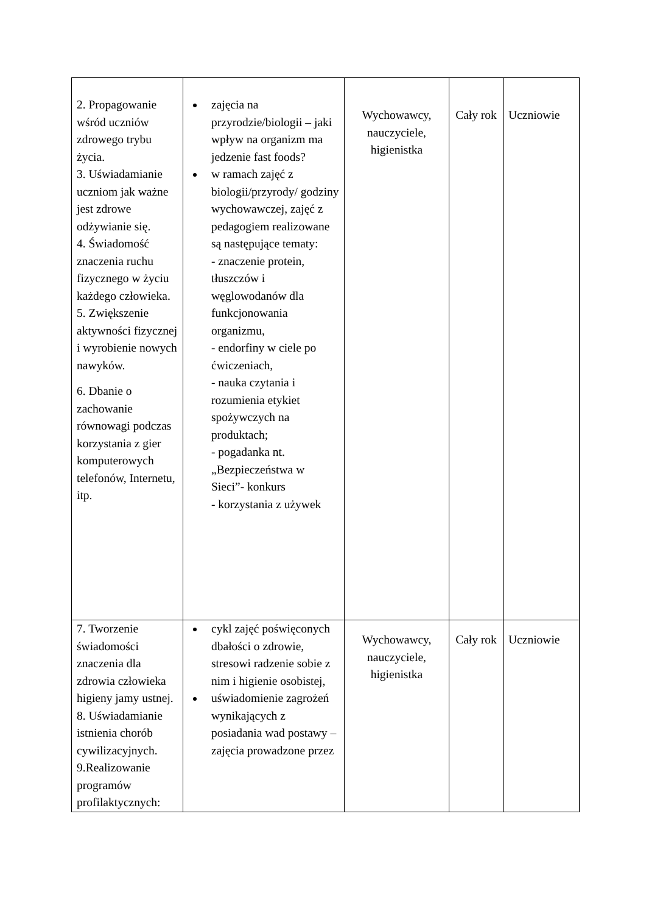| 2. Propagowanie wśród uczniów zdrowego trybu życia. 3. Uświadamianie uczniom jak ważne jest zdrowe odżywianie się. 4. Świadomość znaczenia ruchu fizycznego w życiu każdego człowieka. 5. Zwiększenie aktywności fizycznej i wyrobienie nowych nawyków. 6. Dbanie o zachowanie równowagi podczas korzystania z gier komputerowych telefonów, Internetu, itp. | zajęcia na przyrodzie/biologii – jaki wpływ na organizm ma jedzenie fast foods? w ramach zajęć z biologii/przyrody/ godziny wychowawczej, zajęć z pedagogiem realizowane są następujące tematy: - znaczenie protein, tłuszczów i węglowodanów dla funkcjonowania organizmu, - endorfiny w ciele po ćwiczeniach, - nauka czytania i rozumienia etykiet spożywczych na produktach; - pogadanka nt. „Bezpieczeństwa w Sieci”- konkurs - korzystania z używek | Wychowawcy, nauczyciele, higienistka | Cały rok | Uczniowie |
| 7. Tworzenie świadomości znaczenia dla zdrowia człowieka higieny jamy ustnej. 8. Uświadamianie istnienia chorób cywilizacyjnych. 9.Realizowanie programów profilaktycznych: | cykl zajęć poświęconych dbałości o zdrowie, stresowi radzenie sobie z nim i higienie osobistej, uświadomienie zagrożeń wynikających z posiadania wad postawy – zajęcia prowadzone przez | Wychowawcy, nauczyciele, higienistka | Cały rok | Uczniowie |